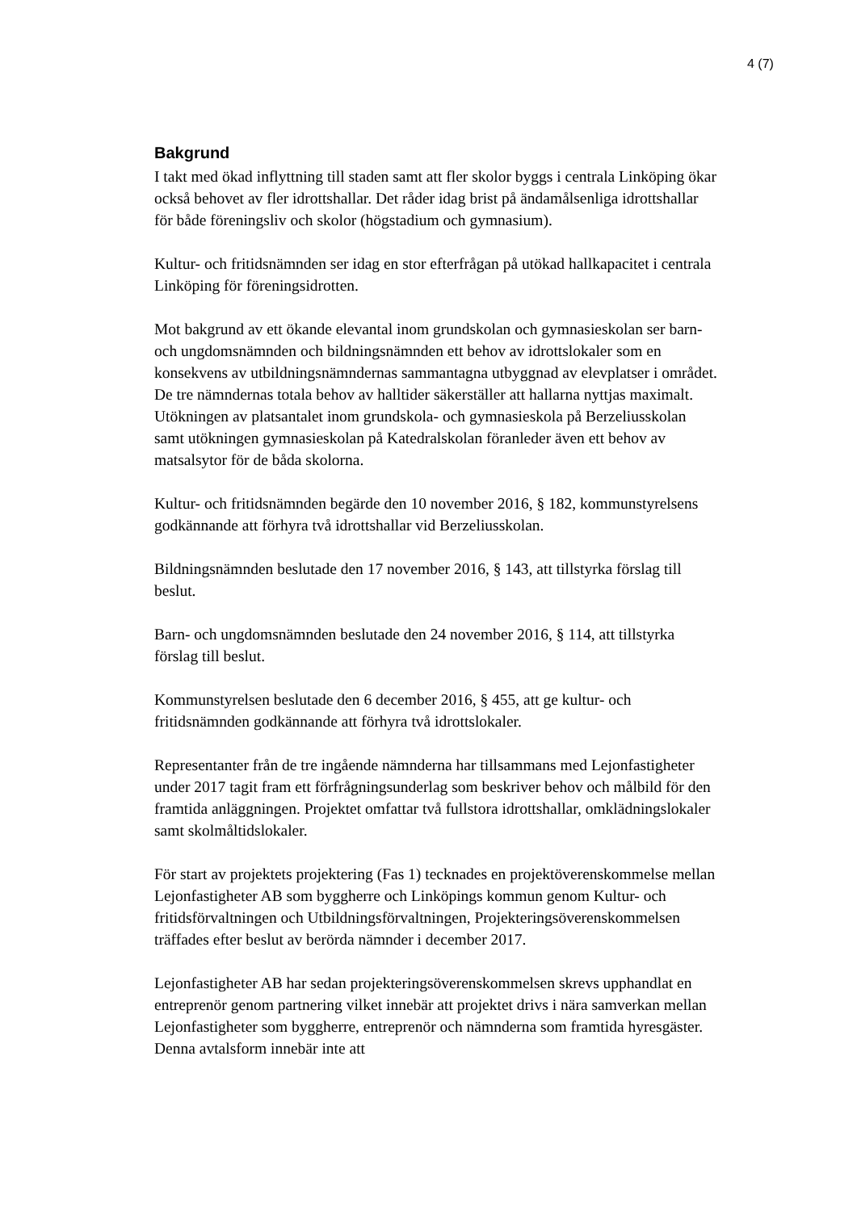4 (7)
Bakgrund
I takt med ökad inflyttning till staden samt att fler skolor byggs i centrala Linköping ökar också behovet av fler idrottshallar. Det råder idag brist på ändamålsenliga idrottshallar för både föreningsliv och skolor (högstadium och gymnasium).
Kultur- och fritidsnämnden ser idag en stor efterfrågan på utökad hallkapacitet i centrala Linköping för föreningsidrotten.
Mot bakgrund av ett ökande elevantal inom grundskolan och gymnasieskolan ser barn- och ungdomsnämnden och bildningsnämnden ett behov av idrottslokaler som en konsekvens av utbildningsnämndernas sammantagna utbyggnad av elevplatser i området. De tre nämndernas totala behov av halltider säkerställer att hallarna nyttjas maximalt. Utökningen av platsantalet inom grundskola- och gymnasieskola på Berzeliusskolan samt utökningen gymnasieskolan på Katedralskolan föranleder även ett behov av matsalsytor för de båda skolorna.
Kultur- och fritidsnämnden begärde den 10 november 2016, § 182, kommunstyrelsens godkännande att förhyra två idrottshallar vid Berzeliusskolan.
Bildningsnämnden beslutade den 17 november 2016, § 143, att tillstyrka förslag till beslut.
Barn- och ungdomsnämnden beslutade den 24 november 2016, § 114, att tillstyrka förslag till beslut.
Kommunstyrelsen beslutade den 6 december 2016, § 455, att ge kultur- och fritidsnämnden godkännande att förhyra två idrottslokaler.
Representanter från de tre ingående nämnderna har tillsammans med Lejonfastigheter under 2017 tagit fram ett förfrågningsunderlag som beskriver behov och målbild för den framtida anläggningen. Projektet omfattar två fullstora idrottshallar, omklädningslokaler samt skolmåltidslokaler.
För start av projektets projektering (Fas 1) tecknades en projektöverenskommelse mellan Lejonfastigheter AB som byggherre och Linköpings kommun genom Kultur- och fritidsförvaltningen och Utbildningsförvaltningen, Projekteringsöverenskommelsen träffades efter beslut av berörda nämnder i december 2017.
Lejonfastigheter AB har sedan projekteringsöverenskommelsen skrevs upphandlat en entreprenör genom partnering vilket innebär att projektet drivs i nära samverkan mellan Lejonfastigheter som byggherre, entreprenör och nämnderna som framtida hyresgäster. Denna avtalsform innebär inte att